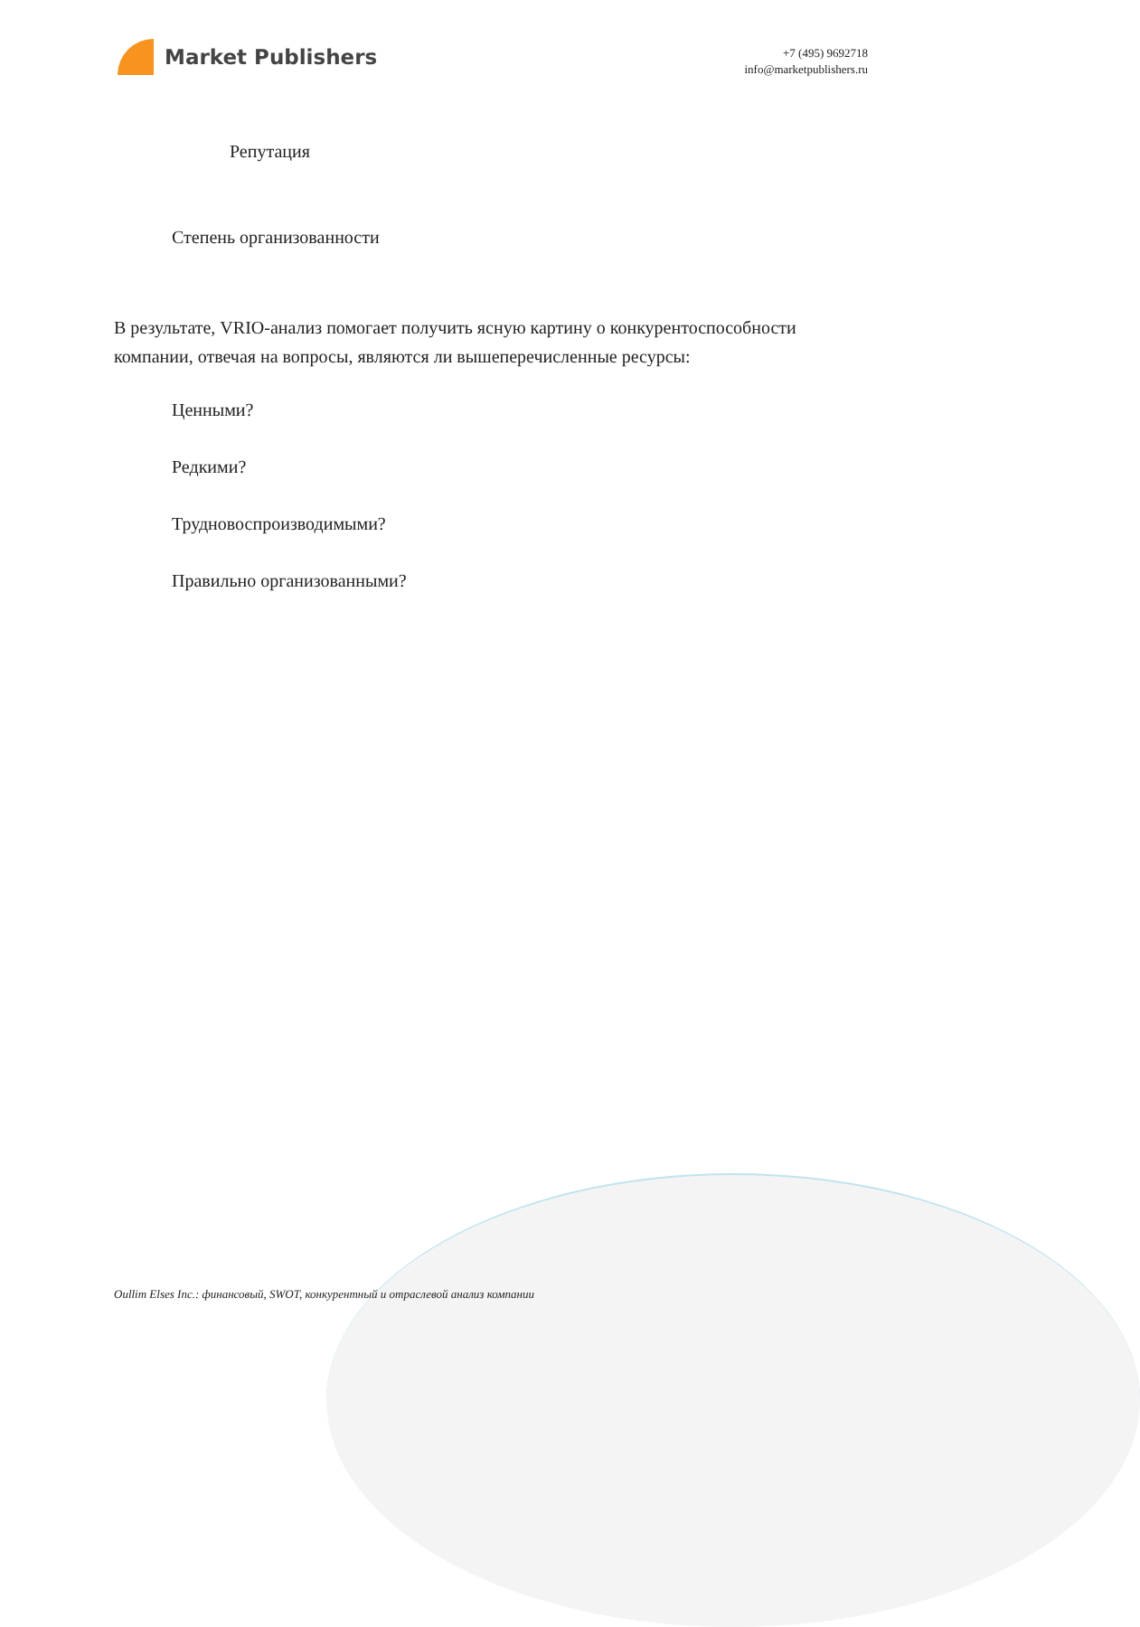Market Publishers
+7 (495) 9692718
info@marketpublishers.ru
Репутация
Степень организованности
В результате, VRIO-анализ помогает получить ясную картину о конкурентоспособности компании, отвечая на вопросы, являются ли вышеперечисленные ресурсы:
Ценными?
Редкими?
Трудновоспроизводимыми?
Правильно организованными?
Oullim Elses Inc.: финансовый, SWOT, конкурентный и отраслевой анализ компании